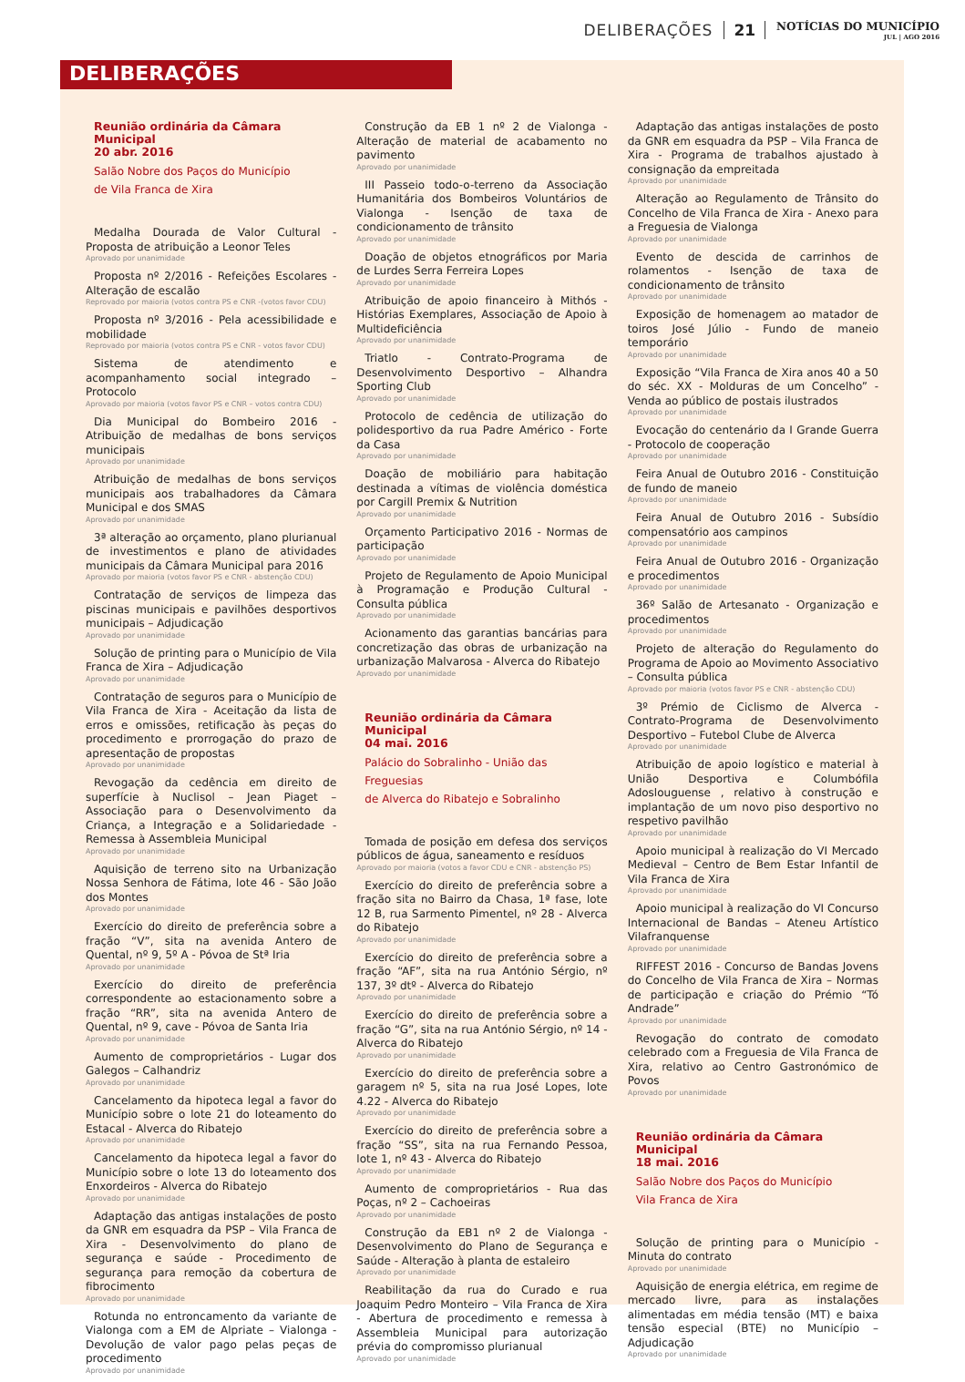DELIBERAÇÕES 21
NOTÍCIAS DO MUNICÍPIO
JUL | AGO 2016
DELIBERAÇÕES
Reunião ordinária da Câmara Municipal
20 abr. 2016
Salão Nobre dos Paços do Município
de Vila Franca de Xira
Medalha Dourada de Valor Cultural - Proposta de atribuição a Leonor Teles
Aprovado por unanimidade
Proposta nº 2/2016 - Refeições Escolares - Alteração de escalão
Reprovado por maioria (votos contra PS e CNR -(votos favor CDU)
Proposta nº 3/2016 - Pela acessibilidade e mobilidade
Reprovado por maioria (votos contra PS e CNR - votos favor CDU)
Sistema de atendimento e acompanhamento social integrado – Protocolo
Aprovado por maioria (votos favor PS e CNR – votos contra CDU)
Dia Municipal do Bombeiro 2016 - Atribuição de medalhas de bons serviços municipais
Aprovado por unanimidade
Atribuição de medalhas de bons serviços municipais aos trabalhadores da Câmara Municipal e dos SMAS
Aprovado por unanimidade
3ª alteração ao orçamento, plano plurianual de investimentos e plano de atividades municipais da Câmara Municipal para 2016
Aprovado por maioria (votos favor PS e CNR - abstenção CDU)
Contratação de serviços de limpeza das piscinas municipais e pavilhões desportivos municipais – Adjudicação
Aprovado por unanimidade
Solução de printing para o Município de Vila Franca de Xira – Adjudicação
Aprovado por unanimidade
Contratação de seguros para o Município de Vila Franca de Xira - Aceitação da lista de erros e omissões, retificação às peças do procedimento e prorrogação do prazo de apresentação de propostas
Aprovado por unanimidade
Revogação da cedência em direito de superfície à Nuclisol – Jean Piaget – Associação para o Desenvolvimento da Criança, a Integração e a Solidariedade - Remessa à Assembleia Municipal
Aprovado por unanimidade
Aquisição de terreno sito na Urbanização Nossa Senhora de Fátima, lote 46 - São João dos Montes
Aprovado por unanimidade
Exercício do direito de preferência sobre a fração “V”, sita na avenida Antero de Quental, nº 9, 5º A - Póvoa de Stª Iria
Aprovado por unanimidade
Exercício do direito de preferência correspondente ao estacionamento sobre a fração “RR”, sita na avenida Antero de Quental, nº 9, cave - Póvoa de Santa Iria
Aprovado por unanimidade
Aumento de comproprietários - Lugar dos Galegos – Calhandriz
Aprovado por unanimidade
Cancelamento da hipoteca legal a favor do Município sobre o lote 21 do loteamento do Estacal - Alverca do Ribatejo
Aprovado por unanimidade
Cancelamento da hipoteca legal a favor do Município sobre o lote 13 do loteamento dos Enxordeiros - Alverca do Ribatejo
Aprovado por unanimidade
Adaptação das antigas instalações de posto da GNR em esquadra da PSP – Vila Franca de Xira - Desenvolvimento do plano de segurança e saúde - Procedimento de segurança para remoção da cobertura de fibrocimento
Aprovado por unanimidade
Rotunda no entroncamento da variante de Vialonga com a EM de Alpriate – Vialonga - Devolução de valor pago pelas peças de procedimento
Aprovado por unanimidade
Construção da EB 1 nº 2 de Vialonga - Alteração de material de acabamento no pavimento
Aprovado por unanimidade
III Passeio todo-o-terreno da Associação Humanitária dos Bombeiros Voluntários de Vialonga - Isenção de taxa de condicionamento de trânsito
Aprovado por unanimidade
Doação de objetos etnográficos por Maria de Lurdes Serra Ferreira Lopes
Aprovado por unanimidade
Atribuição de apoio financeiro à Mithós - Histórias Exemplares, Associação de Apoio à Multideficiência
Aprovado por unanimidade
Triatlo - Contrato-Programa de Desenvolvimento Desportivo – Alhandra Sporting Club
Aprovado por unanimidade
Protocolo de cedência de utilização do polidesportivo da rua Padre Américo - Forte da Casa
Aprovado por unanimidade
Doação de mobiliário para habitação destinada a vítimas de violência doméstica por Cargill Premix & Nutrition
Aprovado por unanimidade
Orçamento Participativo 2016 - Normas de participação
Aprovado por unanimidade
Projeto de Regulamento de Apoio Municipal à Programação e Produção Cultural - Consulta pública
Aprovado por unanimidade
Acionamento das garantias bancárias para concretização das obras de urbanização na urbanização Malvarosa - Alverca do Ribatejo
Aprovado por unanimidade
Reunião ordinária da Câmara Municipal
04 mai. 2016
Palácio do Sobralinho - União das Freguesias
de Alverca do Ribatejo e Sobralinho
Tomada de posição em defesa dos serviços públicos de água, saneamento e resíduos
Aprovado por maioria (votos a favor CDU e CNR - abstenção PS)
Exercício do direito de preferência sobre a fração sita no Bairro da Chasa, 1ª fase, lote 12 B, rua Sarmento Pimentel, nº 28 - Alverca do Ribatejo
Aprovado por unanimidade
Exercício do direito de preferência sobre a fração “AF”, sita na rua António Sérgio, nº 137, 3º dtº - Alverca do Ribatejo
Aprovado por unanimidade
Exercício do direito de preferência sobre a fração “G”, sita na rua António Sérgio, nº 14 - Alverca do Ribatejo
Aprovado por unanimidade
Exercício do direito de preferência sobre a garagem nº 5, sita na rua José Lopes, lote 4.22 - Alverca do Ribatejo
Aprovado por unanimidade
Exercício do direito de preferência sobre a fração “SS”, sita na rua Fernando Pessoa, lote 1, nº 43 - Alverca do Ribatejo
Aprovado por unanimidade
Aumento de comproprietários - Rua das Poças, nº 2 – Cachoeiras
Aprovado por unanimidade
Construção da EB1 nº 2 de Vialonga - Desenvolvimento do Plano de Segurança e Saúde - Alteração à planta de estaleiro
Aprovado por unanimidade
Reabilitação da rua do Curado e rua Joaquim Pedro Monteiro – Vila Franca de Xira - Abertura de procedimento e remessa à Assembleia Municipal para autorização prévia do compromisso plurianual
Aprovado por unanimidade
Adaptação das antigas instalações de posto da GNR em esquadra da PSP – Vila Franca de Xira - Programa de trabalhos ajustado à consignação da empreitada
Aprovado por unanimidade
Alteração ao Regulamento de Trânsito do Concelho de Vila Franca de Xira - Anexo para a Freguesia de Vialonga
Aprovado por unanimidade
Evento de descida de carrinhos de rolamentos - Isenção de taxa de condicionamento de trânsito
Aprovado por unanimidade
Exposição de homenagem ao matador de toiros José Júlio - Fundo de maneio temporário
Aprovado por unanimidade
Exposição “Vila Franca de Xira anos 40 a 50 do séc. XX - Molduras de um Concelho” - Venda ao público de postais ilustrados
Aprovado por unanimidade
Evocação do centenário da I Grande Guerra - Protocolo de cooperação
Aprovado por unanimidade
Feira Anual de Outubro 2016 - Constituição de fundo de maneio
Aprovado por unanimidade
Feira Anual de Outubro 2016 - Subsídio compensatório aos campinos
Aprovado por unanimidade
Feira Anual de Outubro 2016 - Organização e procedimentos
Aprovado por unanimidade
36º Salão de Artesanato - Organização e procedimentos
Aprovado por unanimidade
Projeto de alteração do Regulamento do Programa de Apoio ao Movimento Associativo – Consulta pública
Aprovado por maioria (votos favor PS e CNR - abstenção CDU)
3º Prémio de Ciclismo de Alverca - Contrato-Programa de Desenvolvimento Desportivo – Futebol Clube de Alverca
Aprovado por unanimidade
Atribuição de apoio logístico e material à União Desportiva e Columbófila Adoslouguense , relativo à construção e implantação de um novo piso desportivo no respetivo pavilhão
Aprovado por unanimidade
Apoio municipal à realização do VI Mercado Medieval – Centro de Bem Estar Infantil de Vila Franca de Xira
Aprovado por unanimidade
Apoio municipal à realização do VI Concurso Internacional de Bandas – Ateneu Artístico Vilafranquense
Aprovado por unanimidade
RIFFEST 2016 - Concurso de Bandas Jovens do Concelho de Vila Franca de Xira – Normas de participação e criação do Prémio “Tó Andrade”
Aprovado por unanimidade
Revogação do contrato de comodato celebrado com a Freguesia de Vila Franca de Xira, relativo ao Centro Gastronómico de Povos
Aprovado por unanimidade
Reunião ordinária da Câmara Municipal
18 mai. 2016
Salão Nobre dos Paços do Município
Vila Franca de Xira
Solução de printing para o Município - Minuta do contrato
Aprovado por unanimidade
Aquisição de energia elétrica, em regime de mercado livre, para as instalações alimentadas em média tensão (MT) e baixa tensão especial (BTE) no Município – Adjudicação
Aprovado por unanimidade